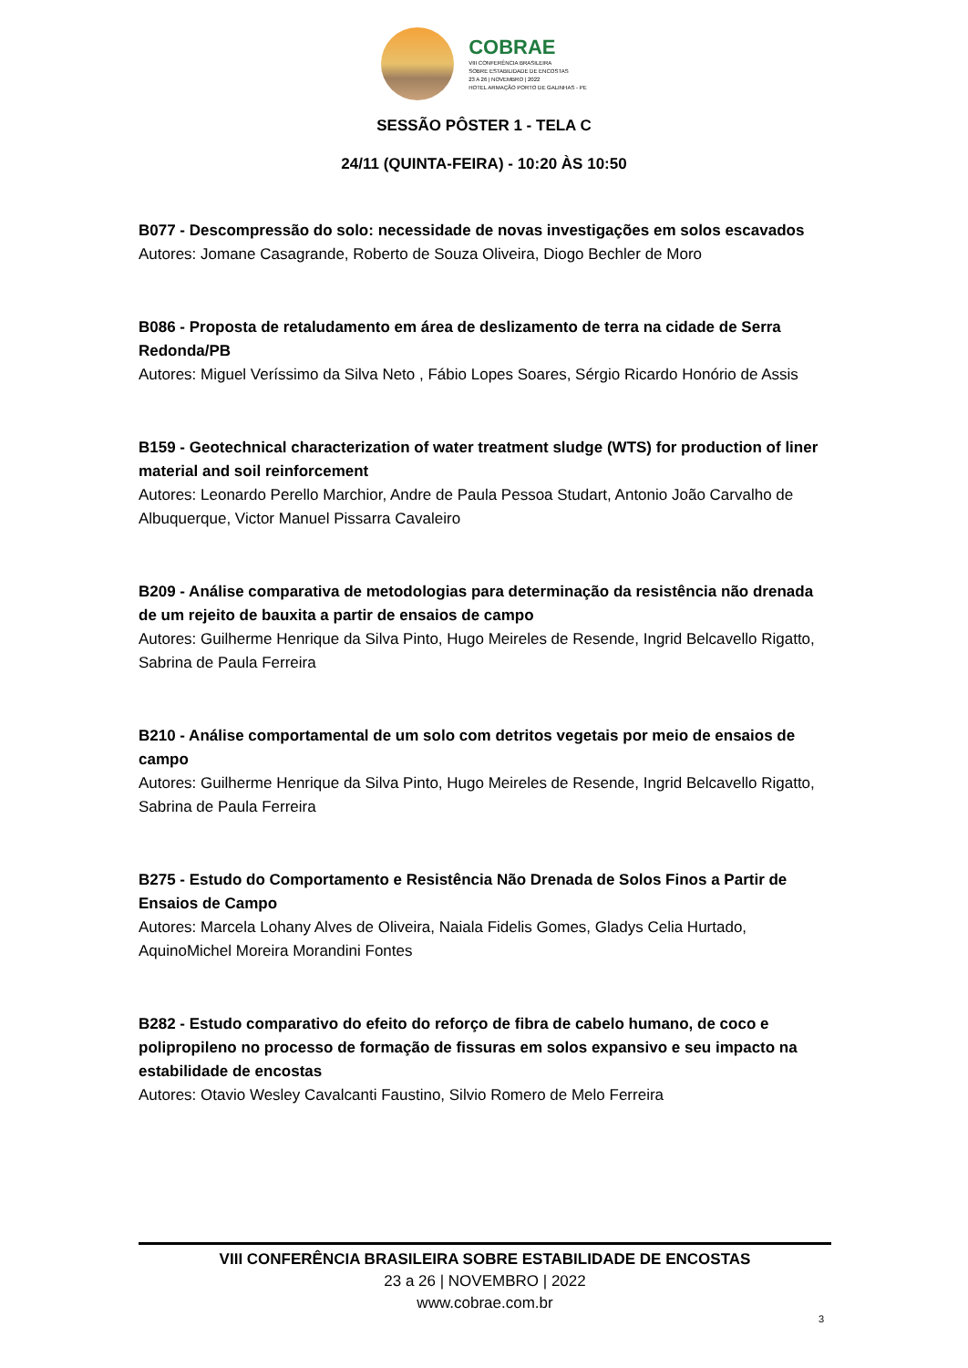COBRAE
VIII CONFERÊNCIA BRASILEIRA
SOBRE ESTABILIDADE DE ENCOSTAS
23 A 26 | NOVEMBRO | 2022
HOTEL ARMAÇÃO PORTO DE GALINHAS - PE
SESSÃO PÔSTER 1 - TELA C
24/11 (QUINTA-FEIRA) - 10:20 ÀS 10:50
B077 - Descompressão do solo: necessidade de novas investigações em solos escavados
Autores: Jomane Casagrande, Roberto de Souza Oliveira, Diogo Bechler de Moro
B086 - Proposta de retaludamento em área de deslizamento de terra na cidade de Serra Redonda/PB
Autores: Miguel Veríssimo da Silva Neto , Fábio Lopes Soares, Sérgio Ricardo Honório de Assis
B159 - Geotechnical characterization of water treatment sludge (WTS) for production of liner material and soil reinforcement
Autores: Leonardo Perello Marchior, Andre de Paula Pessoa Studart, Antonio João Carvalho de Albuquerque, Victor Manuel Pissarra Cavaleiro
B209 - Análise comparativa de metodologias para determinação da resistência não drenada de um rejeito de bauxita a partir de ensaios de campo
Autores: Guilherme Henrique da Silva Pinto, Hugo Meireles de Resende, Ingrid Belcavello Rigatto, Sabrina de Paula Ferreira
B210 - Análise comportamental de um solo com detritos vegetais por meio de ensaios de campo
Autores: Guilherme Henrique da Silva Pinto, Hugo Meireles de Resende, Ingrid Belcavello Rigatto, Sabrina de Paula Ferreira
B275 - Estudo do Comportamento e Resistência Não Drenada de Solos Finos a Partir de Ensaios de Campo
Autores: Marcela Lohany Alves de Oliveira, Naiala Fidelis Gomes, Gladys Celia Hurtado, AquinoMichel Moreira Morandini Fontes
B282 - Estudo comparativo do efeito do reforço de fibra de cabelo humano, de coco e polipropileno no processo de formação de fissuras em solos expansivo e seu impacto na estabilidade de encostas
Autores: Otavio Wesley Cavalcanti Faustino, Silvio Romero de Melo Ferreira
VIII CONFERÊNCIA BRASILEIRA SOBRE ESTABILIDADE DE ENCOSTAS
23 a 26 | NOVEMBRO | 2022
www.cobrae.com.br
3